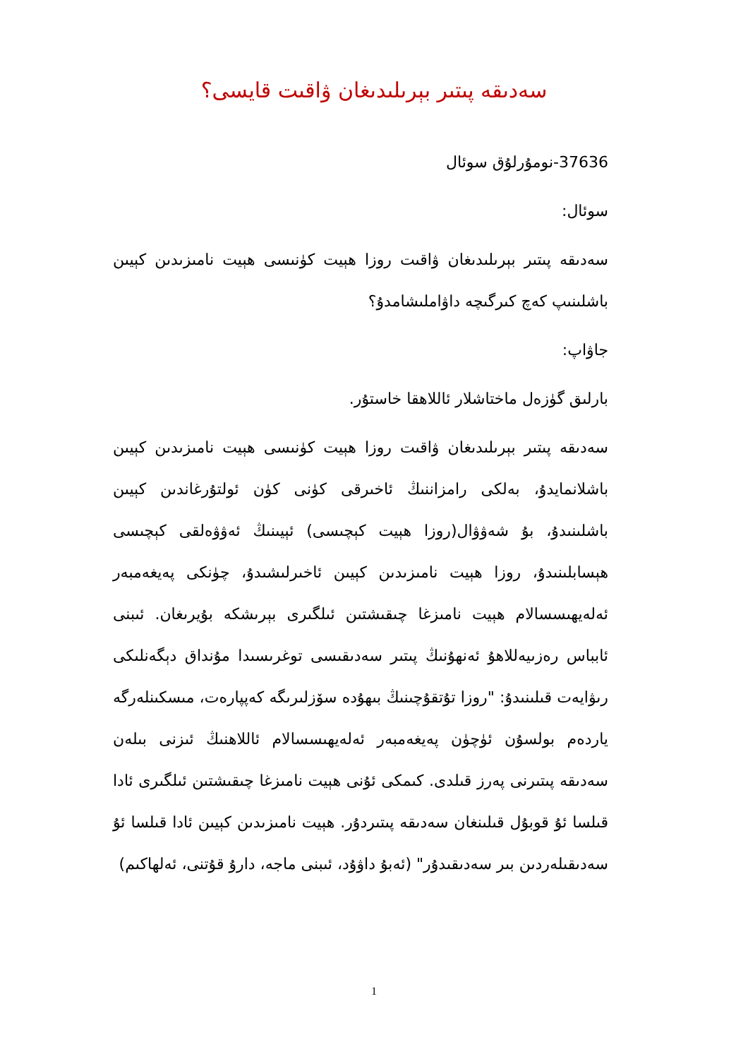سەدىقە پىتىر بېرىلىدىغان ۋاقىت قايسى؟
37636-نومۇرلۇق سوئال
سوئال:
سەدىقە پىتىر بېرىلىدىغان ۋاقىت روزا ھېيت كۈنىسى ھېيت نامىزىدىن كېيىن باشلىنىپ كەچ كىرگىچە داۋاملىشامدۇ؟
جاۋاپ:
بارلىق گۈزەل ماختاشلار ئاللاھقا خاستۇر.
سەدىقە پىتىر بېرىلىدىغان ۋاقىت روزا ھېيت كۈنىسى ھېيت نامىزىدىن كېيىن باشلانمايدۇ، بەلكى رامزاننىڭ ئاخىرقى كۈنى كۈن ئولتۇرغاندىن كېيىن باشلىنىدۇ، بۇ شەۋۋال(روزا ھېيت كېچىسى) ئېيىنىڭ ئەۋۋەلقى كېچىسى ھېسابلىنىدۇ، روزا ھېيت نامىزىدىن كېيىن ئاخىرلىشىدۇ، چۈنكى پەيغەمبەر ئەلەيھىسسالام ھېيت نامىزغا چىقىشتىن ئىلگىرى بېرىشكە بۇيرىغان. ئىبنى ئابباس رەزىيەللاھۇ ئەنھۇنىڭ پىتىر سەدىقىسى توغرىسىدا مۇنداق دېگەنلىكى رىۋايەت قىلىنىدۇ: "روزا تۇتقۇچىنىڭ بىھۇدە سۆزلىرىگە كەپپارەت، مىسكىنلەرگە ياردەم بولسۇن ئۈچۈن پەيغەمبەر ئەلەيھىسسالام ئاللاھنىڭ ئىزنى بىلەن سەدىقە پىتىرنى پەرز قىلدى. كىمكى ئۇنى ھېيت نامىزغا چىقىشتىن ئىلگىرى ئادا قىلسا ئۇ قوبۇل قىلىنغان سەدىقە پىتىردۇر. ھېيت نامىزىدىن كېيىن ئادا قىلسا ئۇ سەدىقىلەردىن بىر سەدىقىدۇر" (ئەبۇ داۋۇد، ئىبنى ماجە، دارۇ قۇتنى، ئەلھاكىم)
1